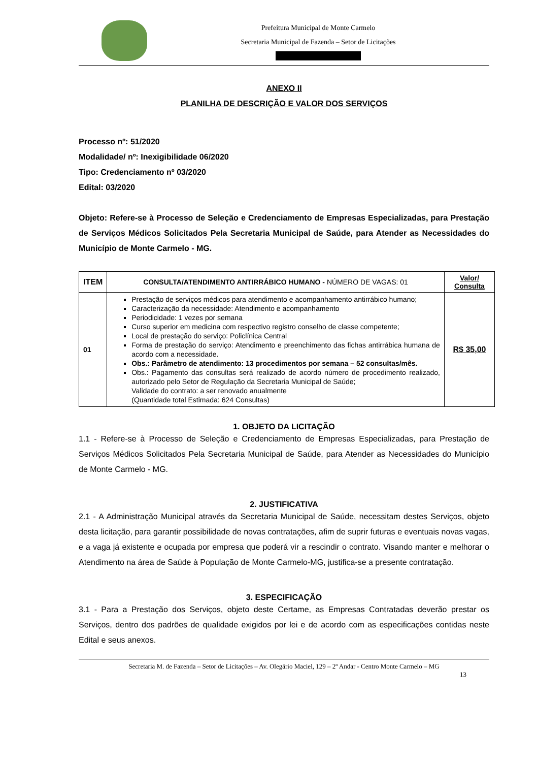Prefeitura Municipal de Monte Carmelo
Secretaria Municipal de Fazenda – Setor de Licitações
ANEXO II
PLANILHA DE DESCRIÇÃO E VALOR DOS SERVIÇOS
Processo nº: 51/2020
Modalidade/ nº: Inexigibilidade 06/2020
Tipo: Credenciamento nº 03/2020
Edital: 03/2020
Objeto: Refere-se à Processo de Seleção e Credenciamento de Empresas Especializadas, para Prestação de Serviços Médicos Solicitados Pela Secretaria Municipal de Saúde, para Atender as Necessidades do Município de Monte Carmelo - MG.
| ITEM | CONSULTA/ATENDIMENTO ANTIRRÁBICO HUMANO - NÚMERO DE VAGAS: 01 | Valor/ Consulta |
| --- | --- | --- |
| 01 | Prestação de serviços médicos para atendimento e acompanhamento antirrábico humano; Caracterização da necessidade: Atendimento e acompanhamento Periodicidade: 1 vezes por semana Curso superior em medicina com respectivo registro conselho de classe competente; Local de prestação do serviço: Policlínica Central Forma de prestação do serviço: Atendimento e preenchimento das fichas antirrábica humana de acordo com a necessidade. Obs.: Parâmetro de atendimento: 13 procedimentos por semana – 52 consultas/mês. Obs.: Pagamento das consultas será realizado de acordo número de procedimento realizado, autorizado pelo Setor de Regulação da Secretaria Municipal de Saúde; Validade do contrato: a ser renovado anualmente (Quantidade total Estimada: 624 Consultas) | R$ 35,00 |
1. OBJETO DA LICITAÇÃO
1.1 - Refere-se à Processo de Seleção e Credenciamento de Empresas Especializadas, para Prestação de Serviços Médicos Solicitados Pela Secretaria Municipal de Saúde, para Atender as Necessidades do Município de Monte Carmelo - MG.
2. JUSTIFICATIVA
2.1 - A Administração Municipal através da Secretaria Municipal de Saúde, necessitam destes Serviços, objeto desta licitação, para garantir possibilidade de novas contratações, afim de suprir futuras e eventuais novas vagas, e a vaga já existente e ocupada por empresa que poderá vir a rescindir o contrato. Visando manter e melhorar o Atendimento na área de Saúde à População de Monte Carmelo-MG, justifica-se a presente contratação.
3. ESPECIFICAÇÃO
3.1 - Para a Prestação dos Serviços, objeto deste Certame, as Empresas Contratadas deverão prestar os Serviços, dentro dos padrões de qualidade exigidos por lei e de acordo com as especificações contidas neste Edital e seus anexos.
Secretaria M. de Fazenda – Setor de Licitações – Av. Olegário Maciel, 129 – 2º Andar - Centro Monte Carmelo – MG
13